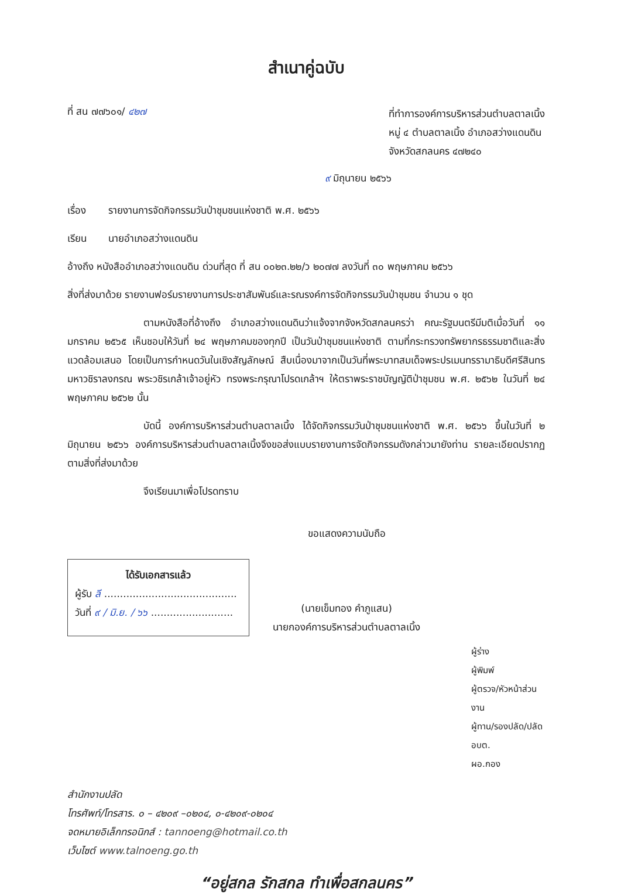สำเนาคู่ฉบับ
ที่ สน ๗๗๖๐๑/ ๔๒๗
ที่ทำการองค์การบริหารส่วนตำบลตาลเนิ้ง
หมู่ ๔ ตำบลตาลเนิ้ง อำเภอสว่างแดนดิน
จังหวัดสกลนคร ๔๗๒๔๐
๙ มิถุนายน ๒๕๖๖
เรื่อง รายงานการจัดกิจกรรมวันป่าชุมชนแห่งชาติ พ.ศ. ๒๕๖๖
เรียน นายอำเภอสว่างแดนดิน
อ้างถึง หนังสืออำเภอสว่างแดนดิน ด่วนที่สุด ที่ สน ๐๐๒๓.๒๒/ว ๒๐๗๗ ลงวันที่ ๓๐ พฤษภาคม ๒๕๖๖
สิ่งที่ส่งมาด้วย รายงานฟอร์มรายงานการประชาสัมพันธ์และรณรงค์การจัดกิจกรรมวันป่าชุมชน จำนวน ๑ ชุด
ตามหนังสือที่อ้างถึง อำเภอสว่างแดนดินว่าแจ้งจากจังหวัดสกลนครว่า คณะรัฐมนตรีมีมติเมื่อวันที่ ๑๑ มกราคม ๒๕๖๕ เห็นชอบให้วันที่ ๒๔ พฤษภาคมของทุกปี เป็นวันป่าชุมชนแห่งชาติ ตามที่กระทรวงทรัพยากรธรรมชาติและสิ่งแวดล้อมเสนอ โดยเป็นการกำหนดวันในเชิงสัญลักษณ์ สืบเนื่องมาจากเป็นวันที่พระบาทสมเด็จพระปรเมนทรรามาธิบดีศรีสินทรมหาวชิราลงกรณ พระวชิรเกล้าเจ้าอยู่หัว ทรงพระกรุณาโปรดเกล้าฯ ให้ตราพระราชบัญญัติป่าชุมชน พ.ศ. ๒๕๖๒ ในวันที่ ๒๔ พฤษภาคม ๒๕๖๒ นั้น
บัดนี้ องค์การบริหารส่วนตำบลตาลเนิ้ง ได้จัดกิจกรรมวันป่าชุมชนแห่งชาติ พ.ศ. ๒๕๖๖ ขึ้นในวันที่ ๒ มิถุนายน ๒๕๖๖ องค์การบริหารส่วนตำบลตาลเนิ้งจึงขอส่งแบบรายงานการจัดกิจกรรมดังกล่าวมายังท่าน รายละเอียดปรากฏตามสิ่งที่ส่งมาด้วย
จึงเรียนมาเพื่อโปรดทราบ
ได้รับเอกสารแล้ว
ผู้รับ ลี ..........................................
วันที่ ๙ / มิ.ย. / ๖๖ ..........................
ขอแสดงความนับถือ
(นายเข็มทอง คำภูแสน)
นายกองค์การบริหารส่วนตำบลตาลเนิ้ง
ผู้ร่าง
ผู้พิมพ์
ผู้ตรวจ/หัวหน้าส่วนงาน
ผู้ทาน/รองปลัด/ปลัด อบต.
ผอ.กอง
สำนักงานปลัด
โทรศัพท์/โทรสาร. ๐ – ๔๒๐๙ –๐๒๐๔, ๐-๔๒๐๙-๐๒๐๔
จดหมายอิเล็กทรอนิกส์ : tannoeng@hotmail.co.th
เว็บไซต์ www.talnoeng.go.th
“อยู่สกล รักสกล ทำเพื่อสกลนคร”